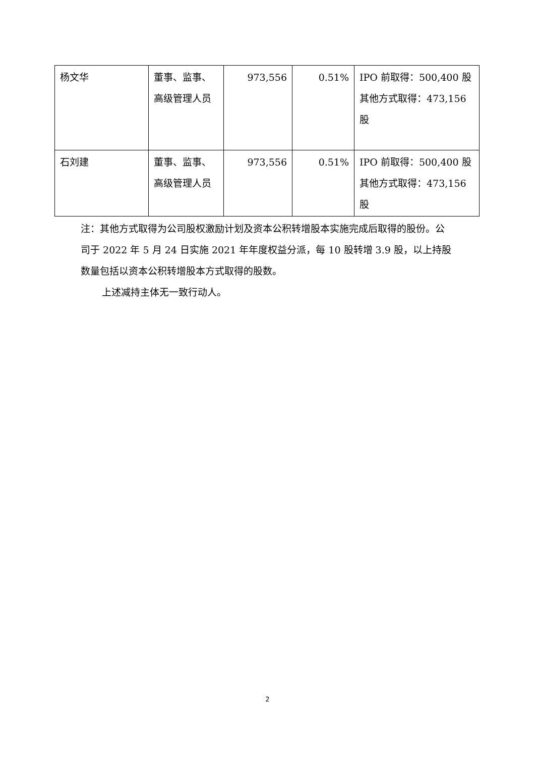| 杨文华 | 董事、监事、高级管理人员 | 973,556 | 0.51% | IPO 前取得：500,400 股 其他方式取得：473,156 股 |
| 石刘建 | 董事、监事、高级管理人员 | 973,556 | 0.51% | IPO 前取得：500,400 股 其他方式取得：473,156 股 |
注：其他方式取得为公司股权激励计划及资本公积转增股本实施完成后取得的股份。公司于 2022 年 5 月 24 日实施 2021 年年度权益分派，每 10 股转增 3.9 股，以上持股数量包括以资本公积转增股本方式取得的股数。
上述减持主体无一致行动人。
2